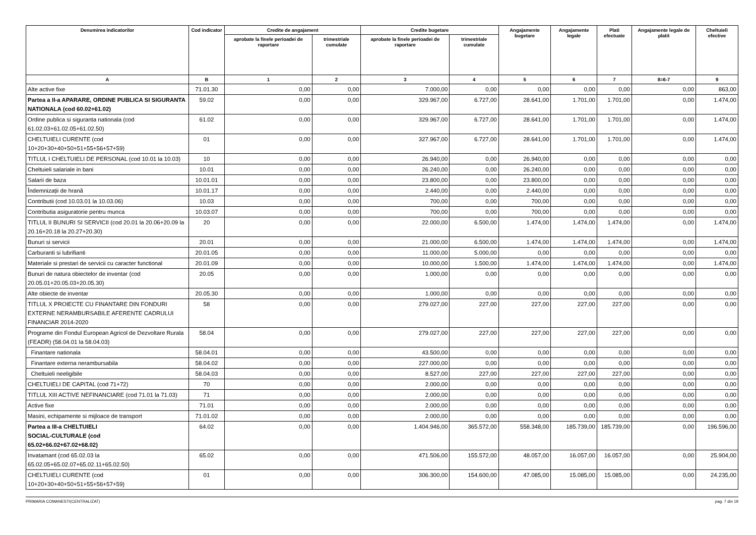| Denumirea indicatorilor | Cod indicator | Credite de angajament | | Credite bugetare | | Angajamente bugetare | Angajamente legale | Plati efectuate | Angajamente legale de platit | Cheltuieli efective |
| --- | --- | --- | --- | --- | --- | --- | --- | --- | --- | --- |
| | | aprobate la finele perioadei de raportare | trimestriale cumulate | aprobate la finele perioadei de raportare | trimestriale cumulate | | | | | |
| A | B | 1 | 2 | 3 | 4 | 5 | 6 | 7 | 8=6-7 | 9 |
| Alte active fixe | 71.01.30 | 0,00 | 0,00 | 7.000,00 | 0,00 | 0,00 | 0,00 | 0,00 | 0,00 | 863,00 |
| Partea a II-a APARARE, ORDINE PUBLICA SI SIGURANTA NATIONALA (cod 60.02+61.02) | 59.02 | 0,00 | 0,00 | 329.967,00 | 6.727,00 | 28.641,00 | 1.701,00 | 1.701,00 | 0,00 | 1.474,00 |
| Ordine publica si siguranta nationala (cod 61.02.03+61.02.05+61.02.50) | 61.02 | 0,00 | 0,00 | 329.967,00 | 6.727,00 | 28.641,00 | 1.701,00 | 1.701,00 | 0,00 | 1.474,00 |
| CHELTUIELI CURENTE (cod 10+20+30+40+50+51+55+56+57+59) | 01 | 0,00 | 0,00 | 327.967,00 | 6.727,00 | 28.641,00 | 1.701,00 | 1.701,00 | 0,00 | 1.474,00 |
| TITLUL I CHELTUIELI DE PERSONAL (cod 10.01 la 10.03) | 10 | 0,00 | 0,00 | 26.940,00 | 0,00 | 26.940,00 | 0,00 | 0,00 | 0,00 | 0,00 |
| Cheltuieli salariale in bani | 10.01 | 0,00 | 0,00 | 26.240,00 | 0,00 | 26.240,00 | 0,00 | 0,00 | 0,00 | 0,00 |
| Salarii de baza | 10.01.01 | 0,00 | 0,00 | 23.800,00 | 0,00 | 23.800,00 | 0,00 | 0,00 | 0,00 | 0,00 |
| Îndemnizații de hrană | 10.01.17 | 0,00 | 0,00 | 2.440,00 | 0,00 | 2.440,00 | 0,00 | 0,00 | 0,00 | 0,00 |
| Contributii (cod 10.03.01 la 10.03.06) | 10.03 | 0,00 | 0,00 | 700,00 | 0,00 | 700,00 | 0,00 | 0,00 | 0,00 | 0,00 |
| Contributia asiguratorie pentru munca | 10.03.07 | 0,00 | 0,00 | 700,00 | 0,00 | 700,00 | 0,00 | 0,00 | 0,00 | 0,00 |
| TITLUL II BUNURI SI SERVICII (cod 20.01 la 20.06+20.09 la 20.16+20.18 la 20.27+20.30) | 20 | 0,00 | 0,00 | 22.000,00 | 6.500,00 | 1.474,00 | 1.474,00 | 1.474,00 | 0,00 | 1.474,00 |
| Bunuri si servicii | 20.01 | 0,00 | 0,00 | 21.000,00 | 6.500,00 | 1.474,00 | 1.474,00 | 1.474,00 | 0,00 | 1.474,00 |
| Carburanti si lubrifianti | 20.01.05 | 0,00 | 0,00 | 11.000,00 | 5.000,00 | 0,00 | 0,00 | 0,00 | 0,00 | 0,00 |
| Materiale si prestari de servicii cu caracter functional | 20.01.09 | 0,00 | 0,00 | 10.000,00 | 1.500,00 | 1.474,00 | 1.474,00 | 1.474,00 | 0,00 | 1.474,00 |
| Bunuri de natura obiectelor de inventar (cod 20.05.01+20.05.03+20.05.30) | 20.05 | 0,00 | 0,00 | 1.000,00 | 0,00 | 0,00 | 0,00 | 0,00 | 0,00 | 0,00 |
| Alte obiecte de inventar | 20.05.30 | 0,00 | 0,00 | 1.000,00 | 0,00 | 0,00 | 0,00 | 0,00 | 0,00 | 0,00 |
| TITLUL X PROIECTE CU FINANTARE DIN FONDURI EXTERNE NERAMBURSABILE AFERENTE CADRULUI FINANCIAR 2014-2020 | 58 | 0,00 | 0,00 | 279.027,00 | 227,00 | 227,00 | 227,00 | 227,00 | 0,00 | 0,00 |
| Programe din Fondul European Agricol de Dezvoltare Rurala (FEADR) (58.04.01 la 58.04.03) | 58.04 | 0,00 | 0,00 | 279.027,00 | 227,00 | 227,00 | 227,00 | 227,00 | 0,00 | 0,00 |
| Finantare nationala | 58.04.01 | 0,00 | 0,00 | 43.500,00 | 0,00 | 0,00 | 0,00 | 0,00 | 0,00 | 0,00 |
| Finantare externa nerambursabila | 58.04.02 | 0,00 | 0,00 | 227.000,00 | 0,00 | 0,00 | 0,00 | 0,00 | 0,00 | 0,00 |
| Cheltuieli neeligibile | 58.04.03 | 0,00 | 0,00 | 8.527,00 | 227,00 | 227,00 | 227,00 | 227,00 | 0,00 | 0,00 |
| CHELTUIELI DE CAPITAL (cod 71+72) | 70 | 0,00 | 0,00 | 2.000,00 | 0,00 | 0,00 | 0,00 | 0,00 | 0,00 | 0,00 |
| TITLUL XIII ACTIVE NEFINANCIARE (cod 71.01 la 71.03) | 71 | 0,00 | 0,00 | 2.000,00 | 0,00 | 0,00 | 0,00 | 0,00 | 0,00 | 0,00 |
| Active fixe | 71.01 | 0,00 | 0,00 | 2.000,00 | 0,00 | 0,00 | 0,00 | 0,00 | 0,00 | 0,00 |
| Masini, echipamente si mijloace de transport | 71.01.02 | 0,00 | 0,00 | 2.000,00 | 0,00 | 0,00 | 0,00 | 0,00 | 0,00 | 0,00 |
| Partea a III-a CHELTUIELI SOCIAL-CULTURALE (cod 65.02+66.02+67.02+68.02) | 64.02 | 0,00 | 0,00 | 1.404.946,00 | 365.572,00 | 558.348,00 | 185.739,00 | 185.739,00 | 0,00 | 196.596,00 |
| Invatamant (cod 65.02.03 la 65.02.05+65.02.07+65.02.11+65.02.50) | 65.02 | 0,00 | 0,00 | 471.506,00 | 155.572,00 | 48.057,00 | 16.057,00 | 16.057,00 | 0,00 | 25.904,00 |
| CHELTUIELI CURENTE (cod 10+20+30+40+50+51+55+56+57+59) | 01 | 0,00 | 0,00 | 306.300,00 | 154.600,00 | 47.085,00 | 15.085,00 | 15.085,00 | 0,00 | 24.235,00 |
PRIMARIA COMANESTI(CENTRALIZAT) pag. 7 din 19